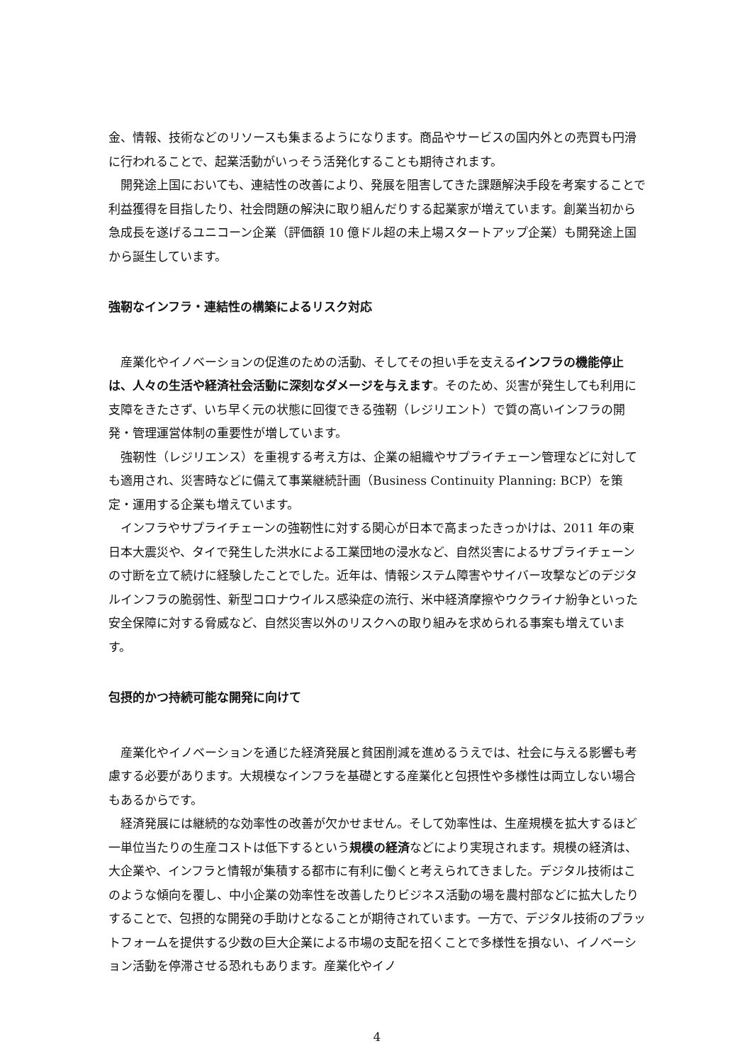金、情報、技術などのリソースも集まるようになります。商品やサービスの国内外との売買も円滑に行われることで、起業活動がいっそう活発化することも期待されます。
開発途上国においても、連結性の改善により、発展を阻害してきた課題解決手段を考案することで利益獲得を目指したり、社会問題の解決に取り組んだりする起業家が増えています。創業当初から急成長を遂げるユニコーン企業（評価額 10 億ドル超の未上場スタートアップ企業）も開発途上国から誕生しています。
強靭なインフラ・連結性の構築によるリスク対応
産業化やイノベーションの促進のための活動、そしてその担い手を支えるインフラの機能停止は、人々の生活や経済社会活動に深刻なダメージを与えます。そのため、災害が発生しても利用に支障をきたさず、いち早く元の状態に回復できる強靭（レジリエント）で質の高いインフラの開発・管理運営体制の重要性が増しています。
強靭性（レジリエンス）を重視する考え方は、企業の組織やサプライチェーン管理などに対しても適用され、災害時などに備えて事業継続計画（Business Continuity Planning: BCP）を策定・運用する企業も増えています。
インフラやサプライチェーンの強靭性に対する関心が日本で高まったきっかけは、2011 年の東日本大震災や、タイで発生した洪水による工業団地の浸水など、自然災害によるサプライチェーンの寸断を立て続けに経験したことでした。近年は、情報システム障害やサイバー攻撃などのデジタルインフラの脆弱性、新型コロナウイルス感染症の流行、米中経済摩擦やウクライナ紛争といった安全保障に対する脅威など、自然災害以外のリスクへの取り組みを求められる事案も増えています。
包摂的かつ持続可能な開発に向けて
産業化やイノベーションを通じた経済発展と貧困削減を進めるうえでは、社会に与える影響も考慮する必要があります。大規模なインフラを基礎とする産業化と包摂性や多様性は両立しない場合もあるからです。
経済発展には継続的な効率性の改善が欠かせません。そして効率性は、生産規模を拡大するほど一単位当たりの生産コストは低下するという規模の経済などにより実現されます。規模の経済は、大企業や、インフラと情報が集積する都市に有利に働くと考えられてきました。デジタル技術はこのような傾向を覆し、中小企業の効率性を改善したりビジネス活動の場を農村部などに拡大したりすることで、包摂的な開発の手助けとなることが期待されています。一方で、デジタル技術のプラットフォームを提供する少数の巨大企業による市場の支配を招くことで多様性を損ない、イノベーション活動を停滞させる恐れもあります。産業化やイノ
4